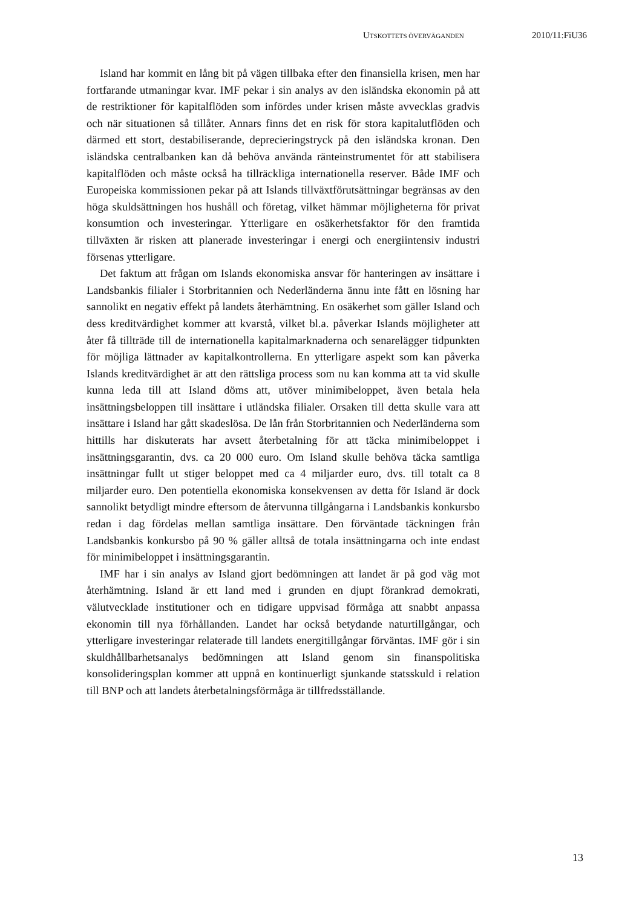UTSKOTTETS ÖVERVÄGANDEN 2010/11:FiU36
Island har kommit en lång bit på vägen tillbaka efter den finansiella krisen, men har fortfarande utmaningar kvar. IMF pekar i sin analys av den isländska ekonomin på att de restriktioner för kapitalflöden som infördes under krisen måste avvecklas gradvis och när situationen så tillåter. Annars finns det en risk för stora kapitalutflöden och därmed ett stort, destabiliserande, deprecieringstryck på den isländska kronan. Den isländska centralbanken kan då behöva använda ränteinstrumentet för att stabilisera kapitalflöden och måste också ha tillräckliga internationella reserver. Både IMF och Europeiska kommissionen pekar på att Islands tillväxtförutsättningar begränsas av den höga skuldsättningen hos hushåll och företag, vilket hämmar möjligheterna för privat konsumtion och investeringar. Ytterligare en osäkerhetsfaktor för den framtida tillväxten är risken att planerade investeringar i energi och energiintensiv industri försenas ytterligare.
Det faktum att frågan om Islands ekonomiska ansvar för hanteringen av insättare i Landsbankis filialer i Storbritannien och Nederländerna ännu inte fått en lösning har sannolikt en negativ effekt på landets återhämtning. En osäkerhet som gäller Island och dess kreditvärdighet kommer att kvarstå, vilket bl.a. påverkar Islands möjligheter att åter få tillträde till de internationella kapitalmarknaderna och senarelägger tidpunkten för möjliga lättnader av kapitalkontrollerna. En ytterligare aspekt som kan påverka Islands kreditvärdighet är att den rättsliga process som nu kan komma att ta vid skulle kunna leda till att Island döms att, utöver minimibeloppet, även betala hela insättningsbeloppen till insättare i utländska filialer. Orsaken till detta skulle vara att insättare i Island har gått skadeslösa. De lån från Storbritannien och Nederländerna som hittills har diskuterats har avsett återbetalning för att täcka minimibeloppet i insättningsgarantin, dvs. ca 20 000 euro. Om Island skulle behöva täcka samtliga insättningar fullt ut stiger beloppet med ca 4 miljarder euro, dvs. till totalt ca 8 miljarder euro. Den potentiella ekonomiska konsekvensen av detta för Island är dock sannolikt betydligt mindre eftersom de återvunna tillgångarna i Landsbankis konkursbo redan i dag fördelas mellan samtliga insättare. Den förväntade täckningen från Landsbankis konkursbo på 90 % gäller alltså de totala insättningarna och inte endast för minimibeloppet i insättningsgarantin.
IMF har i sin analys av Island gjort bedömningen att landet är på god väg mot återhämtning. Island är ett land med i grunden en djupt förankrad demokrati, välutvecklade institutioner och en tidigare uppvisad förmåga att snabbt anpassa ekonomin till nya förhållanden. Landet har också betydande naturtillgångar, och ytterligare investeringar relaterade till landets energitillgångar förväntas. IMF gör i sin skuldhållbarhetsanalys bedömningen att Island genom sin finanspolitiska konsolideringsplan kommer att uppnå en kontinuerligt sjunkande statsskuld i relation till BNP och att landets återbetalningsförmåga är tillfredsställande.
13